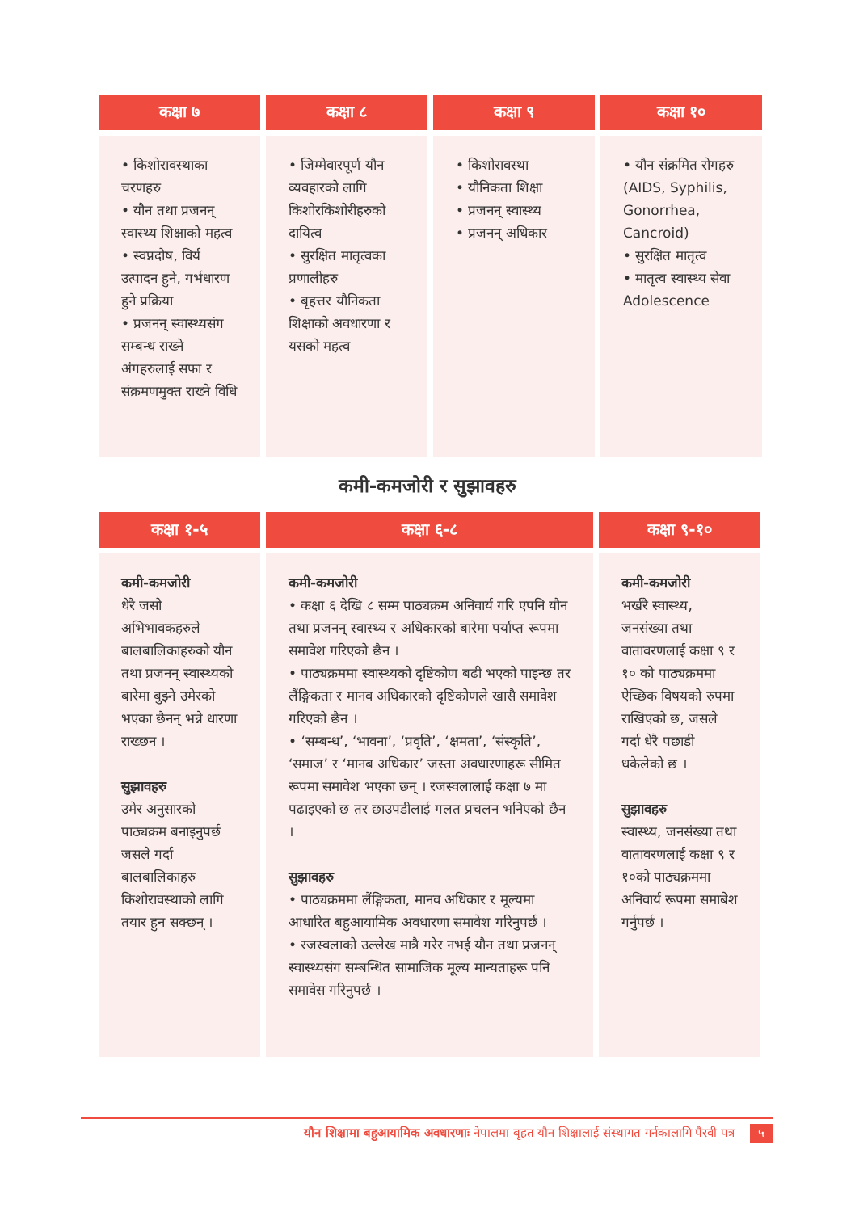| कक्षा ७ | कक्षा ८ | कक्षा ९ | कक्षा १० |
| --- | --- | --- | --- |
| • किशोरावस्थाका चरणहरु • यौन तथा प्रजनन् स्वास्थ्य शिक्षाको महत्व • स्वप्नदोष, विर्य उत्पादन हुने, गर्भधारण हुने प्रक्रिया • प्रजनन् स्वास्थ्यसंग सम्बन्ध राख्ने अंगहरुलाई सफा र संक्रमणमुक्त राख्ने विधि | • जिम्मेवारपूर्ण यौन व्यवहारको लागि किशोरकिशोरीहरुको दायित्व • सुरक्षित मातृत्वका प्रणालीहरु • बृहत्तर यौनिकता शिक्षाको अवधारणा र यसको महत्व | • किशोरावस्था • यौनिकता शिक्षा • प्रजनन् स्वास्थ्य • प्रजनन् अधिकार | • यौन संक्रमित रोगहरु (AIDS, Syphilis, Gonorrhea, Cancroid) • सुरक्षित मातृत्व • मातृत्व स्वास्थ्य सेवा Adolescence |
कमी-कमजोरी र सुझावहरु
| कक्षा १-५ | कक्षा ६-८ | कक्षा ९-१० |
| --- | --- | --- |
| कमी-कमजोरी धेरै जसो अभिभावकहरुले बालबालिकाहरुको यौन तथा प्रजनन् स्वास्थ्यको बारेमा बुझ्ने उमेरको भएका छैनन् भन्ने धारणा राख्छन । सुझावहरु उमेर अनुसारको पाठ्यक्रम बनाइनुपर्छ जसले गर्दा बालबालिकाहरु किशोरावस्थाको लागि तयार हुन सक्छन् । | कमी-कमजोरी • कक्षा ६ देखि ८ सम्म पाठ्यक्रम अनिवार्य गरि एपनि यौन तथा प्रजनन् स्वास्थ्य र अधिकारको बारेमा पर्याप्त रूपमा समावेश गरिएको छैन । • पाठ्यक्रममा स्वास्थ्यको दृष्टिकोण बढी भएको पाइन्छ तर लैंङ्गिकता र मानव अधिकारको दृष्टिकोणले खासै समावेश गरिएको छैन । • ‘सम्बन्ध’, ‘भावना’, ‘प्रवृति’, ‘क्षमता’, ‘संस्कृति’, ‘समाज’ र ‘मानब अधिकार’ जस्ता अवधारणाहरू सीमित रूपमा समावेश भएका छन् । रजस्वलालाई कक्षा ७ मा पढाइएको छ तर छाउपडीलाई गलत प्रचलन भनिएको छैन । सुझावहरु • पाठ्यक्रममा लैंङ्गिकता, मानव अधिकार र मूल्यमा आधारित बहुआयामिक अवधारणा समावेश गरिनुपर्छ । • रजस्वलाको उल्लेख मात्रै गरेर नभई यौन तथा प्रजनन् स्वास्थ्यसंग सम्बन्धित सामाजिक मूल्य मान्यताहरू पनि समावेस गरिनुपर्छ । | कमी-कमजोरी भर्खरै स्वास्थ्य, जनसंख्या तथा वातावरणलाई कक्षा ९ र १० को पाठ्यक्रममा ऐच्छिक विषयको रुपमा राखिएको छ, जसले गर्दा धेरै पछाडी धकेलेको छ । सुझावहरु स्वास्थ्य, जनसंख्या तथा वातावरणलाई कक्षा ९ र १०को पाठ्यक्रममा अनिवार्य रूपमा समाबेश गर्नुपर्छ । |
यौन शिक्षामा बहुआयामिक अवधारणाः नेपालमा बृहत यौन शिक्षालाई संस्थागत गर्नकालागि पैरवी पत्र ५